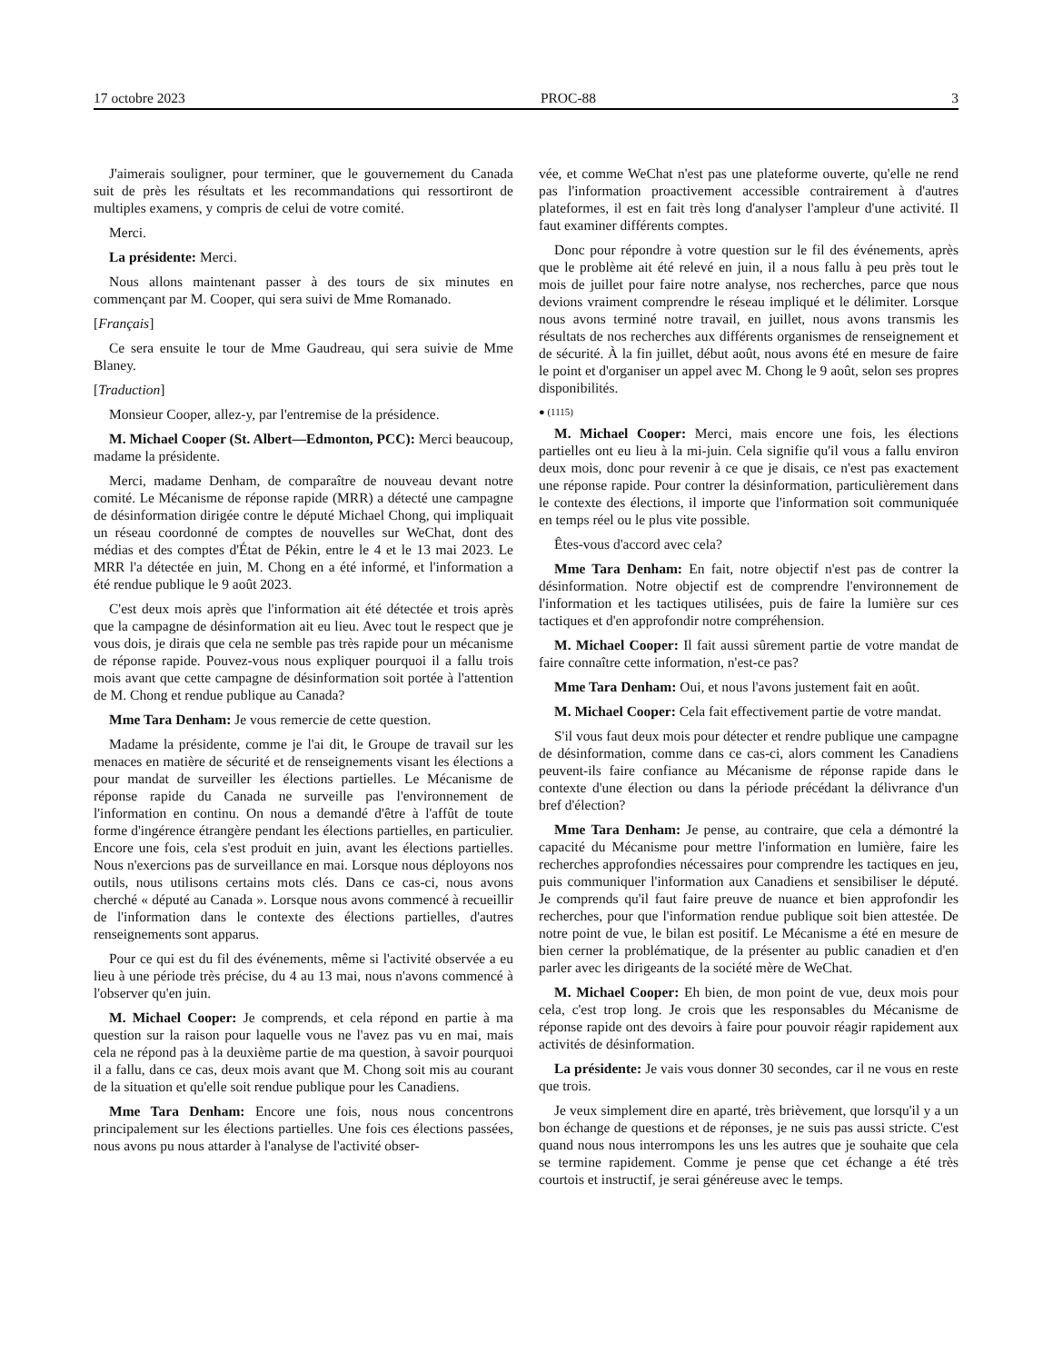17 octobre 2023 PROC-88 3
J'aimerais souligner, pour terminer, que le gouvernement du Canada suit de près les résultats et les recommandations qui ressortiront de multiples examens, y compris de celui de votre comité.
Merci.
La présidente: Merci.
Nous allons maintenant passer à des tours de six minutes en commençant par M. Cooper, qui sera suivi de Mme Romanado.
[Français]
Ce sera ensuite le tour de Mme Gaudreau, qui sera suivie de Mme Blaney.
[Traduction]
Monsieur Cooper, allez-y, par l'entremise de la présidence.
M. Michael Cooper (St. Albert—Edmonton, PCC): Merci beaucoup, madame la présidente.
Merci, madame Denham, de comparaître de nouveau devant notre comité. Le Mécanisme de réponse rapide (MRR) a détecté une campagne de désinformation dirigée contre le député Michael Chong, qui impliquait un réseau coordonné de comptes de nouvelles sur WeChat, dont des médias et des comptes d'État de Pékin, entre le 4 et le 13 mai 2023. Le MRR l'a détectée en juin, M. Chong en a été informé, et l'information a été rendue publique le 9 août 2023.
C'est deux mois après que l'information ait été détectée et trois après que la campagne de désinformation ait eu lieu. Avec tout le respect que je vous dois, je dirais que cela ne semble pas très rapide pour un mécanisme de réponse rapide. Pouvez-vous nous expliquer pourquoi il a fallu trois mois avant que cette campagne de désinformation soit portée à l'attention de M. Chong et rendue publique au Canada?
Mme Tara Denham: Je vous remercie de cette question.
Madame la présidente, comme je l'ai dit, le Groupe de travail sur les menaces en matière de sécurité et de renseignements visant les élections a pour mandat de surveiller les élections partielles. Le Mécanisme de réponse rapide du Canada ne surveille pas l'environnement de l'information en continu. On nous a demandé d'être à l'affût de toute forme d'ingérence étrangère pendant les élections partielles, en particulier. Encore une fois, cela s'est produit en juin, avant les élections partielles. Nous n'exercions pas de surveillance en mai. Lorsque nous déployons nos outils, nous utilisons certains mots clés. Dans ce cas-ci, nous avons cherché « député au Canada ». Lorsque nous avons commencé à recueillir de l'information dans le contexte des élections partielles, d'autres renseignements sont apparus.
Pour ce qui est du fil des événements, même si l'activité observée a eu lieu à une période très précise, du 4 au 13 mai, nous n'avons commencé à l'observer qu'en juin.
M. Michael Cooper: Je comprends, et cela répond en partie à ma question sur la raison pour laquelle vous ne l'avez pas vu en mai, mais cela ne répond pas à la deuxième partie de ma question, à savoir pourquoi il a fallu, dans ce cas, deux mois avant que M. Chong soit mis au courant de la situation et qu'elle soit rendue publique pour les Canadiens.
Mme Tara Denham: Encore une fois, nous nous concentrons principalement sur les élections partielles. Une fois ces élections passées, nous avons pu nous attarder à l'analyse de l'activité obser-
vée, et comme WeChat n'est pas une plateforme ouverte, qu'elle ne rend pas l'information proactivement accessible contrairement à d'autres plateformes, il est en fait très long d'analyser l'ampleur d'une activité. Il faut examiner différents comptes.
Donc pour répondre à votre question sur le fil des événements, après que le problème ait été relevé en juin, il a nous fallu à peu près tout le mois de juillet pour faire notre analyse, nos recherches, parce que nous devions vraiment comprendre le réseau impliqué et le délimiter. Lorsque nous avons terminé notre travail, en juillet, nous avons transmis les résultats de nos recherches aux différents organismes de renseignement et de sécurité. À la fin juillet, début août, nous avons été en mesure de faire le point et d'organiser un appel avec M. Chong le 9 août, selon ses propres disponibilités.
● (1115)
M. Michael Cooper: Merci, mais encore une fois, les élections partielles ont eu lieu à la mi-juin. Cela signifie qu'il vous a fallu environ deux mois, donc pour revenir à ce que je disais, ce n'est pas exactement une réponse rapide. Pour contrer la désinformation, particulièrement dans le contexte des élections, il importe que l'information soit communiquée en temps réel ou le plus vite possible.
Êtes-vous d'accord avec cela?
Mme Tara Denham: En fait, notre objectif n'est pas de contrer la désinformation. Notre objectif est de comprendre l'environnement de l'information et les tactiques utilisées, puis de faire la lumière sur ces tactiques et d'en approfondir notre compréhension.
M. Michael Cooper: Il fait aussi sûrement partie de votre mandat de faire connaître cette information, n'est-ce pas?
Mme Tara Denham: Oui, et nous l'avons justement fait en août.
M. Michael Cooper: Cela fait effectivement partie de votre mandat.
S'il vous faut deux mois pour détecter et rendre publique une campagne de désinformation, comme dans ce cas-ci, alors comment les Canadiens peuvent-ils faire confiance au Mécanisme de réponse rapide dans le contexte d'une élection ou dans la période précédant la délivrance d'un bref d'élection?
Mme Tara Denham: Je pense, au contraire, que cela a démontré la capacité du Mécanisme pour mettre l'information en lumière, faire les recherches approfondies nécessaires pour comprendre les tactiques en jeu, puis communiquer l'information aux Canadiens et sensibiliser le député. Je comprends qu'il faut faire preuve de nuance et bien approfondir les recherches, pour que l'information rendue publique soit bien attestée. De notre point de vue, le bilan est positif. Le Mécanisme a été en mesure de bien cerner la problématique, de la présenter au public canadien et d'en parler avec les dirigeants de la société mère de WeChat.
M. Michael Cooper: Eh bien, de mon point de vue, deux mois pour cela, c'est trop long. Je crois que les responsables du Mécanisme de réponse rapide ont des devoirs à faire pour pouvoir réagir rapidement aux activités de désinformation.
La présidente: Je vais vous donner 30 secondes, car il ne vous en reste que trois.
Je veux simplement dire en aparté, très brièvement, que lorsqu'il y a un bon échange de questions et de réponses, je ne suis pas aussi stricte. C'est quand nous nous interrompons les uns les autres que je souhaite que cela se termine rapidement. Comme je pense que cet échange a été très courtois et instructif, je serai généreuse avec le temps.